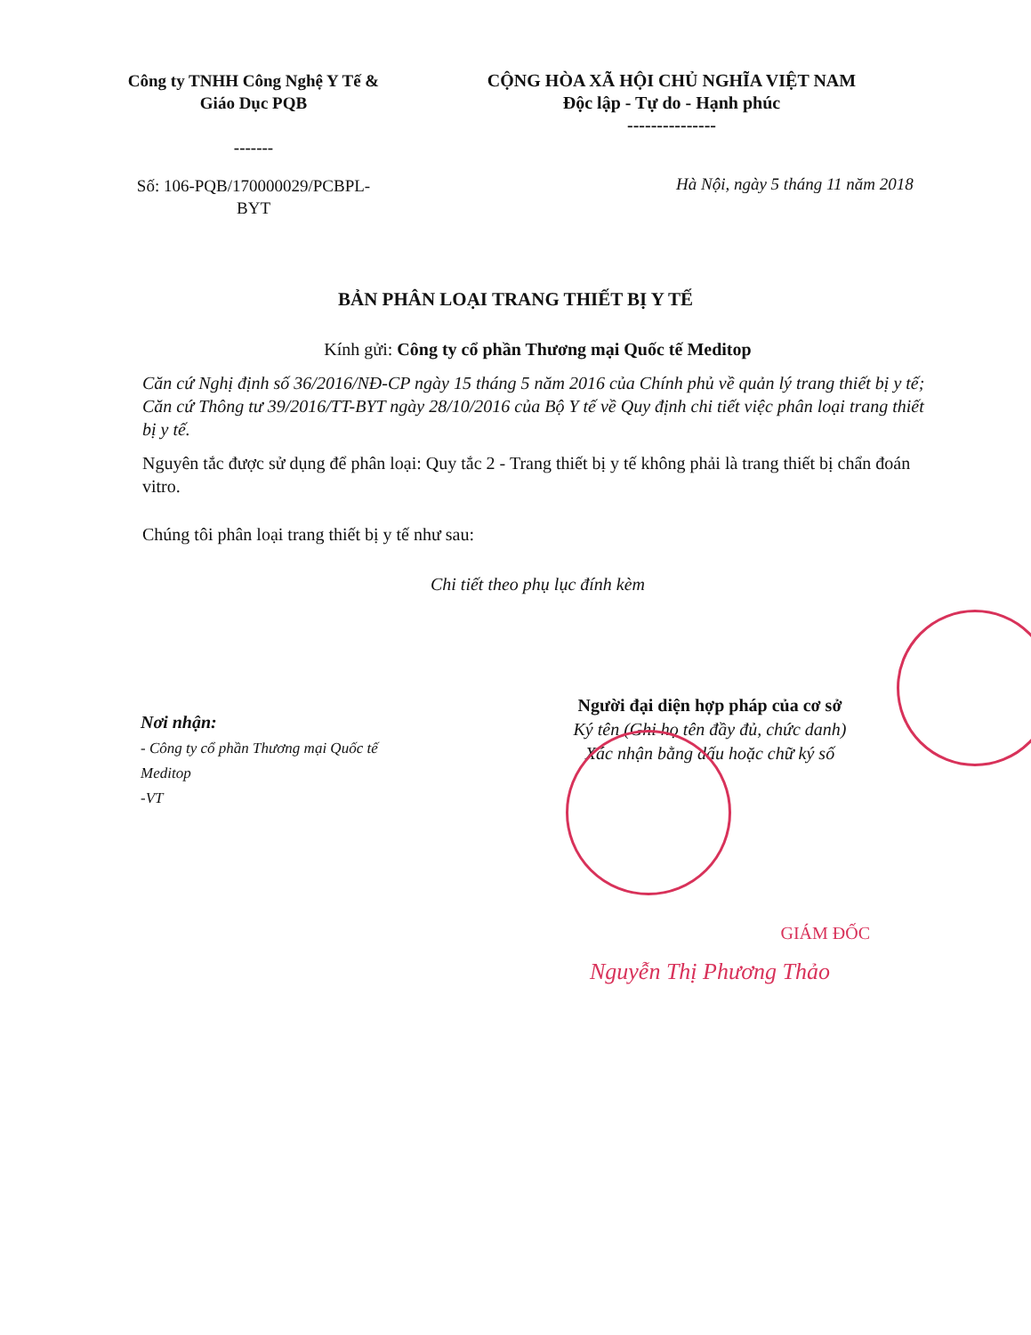Công ty TNHH Công Nghệ Y Tế &
Giáo Dục PQB
-------
CỘNG HÒA XÃ HỘI CHỦ NGHĨA VIỆT NAM
Độc lập - Tự do - Hạnh phúc
---------------
Số: 106-PQB/170000029/PCBPL-BYT
Hà Nội, ngày 5 tháng 11 năm 2018
BẢN PHÂN LOẠI TRANG THIẾT BỊ Y TẾ
Kính gửi: Công ty cổ phần Thương mại Quốc tế Meditop
Căn cứ Nghị định số 36/2016/NĐ-CP ngày 15 tháng 5 năm 2016 của Chính phủ về quản lý trang thiết bị y tế;
Căn cứ Thông tư 39/2016/TT-BYT ngày 28/10/2016 của Bộ Y tế về Quy định chi tiết việc phân loại trang thiết bị y tế.
Nguyên tắc được sử dụng để phân loại: Quy tắc 2 - Trang thiết bị y tế không phải là trang thiết bị chẩn đoán vitro.
Chúng tôi phân loại trang thiết bị y tế như sau:
Chi tiết theo phụ lục đính kèm
Nơi nhận:
- Công ty cổ phần Thương mại Quốc tế Meditop
-VT
Người đại diện hợp pháp của cơ sở
Ký tên (Ghi họ tên đầy đủ, chức danh)
Xác nhận bằng dấu hoặc chữ ký số
GIÁM ĐỐC
Nguyễn Thị Phương Thảo